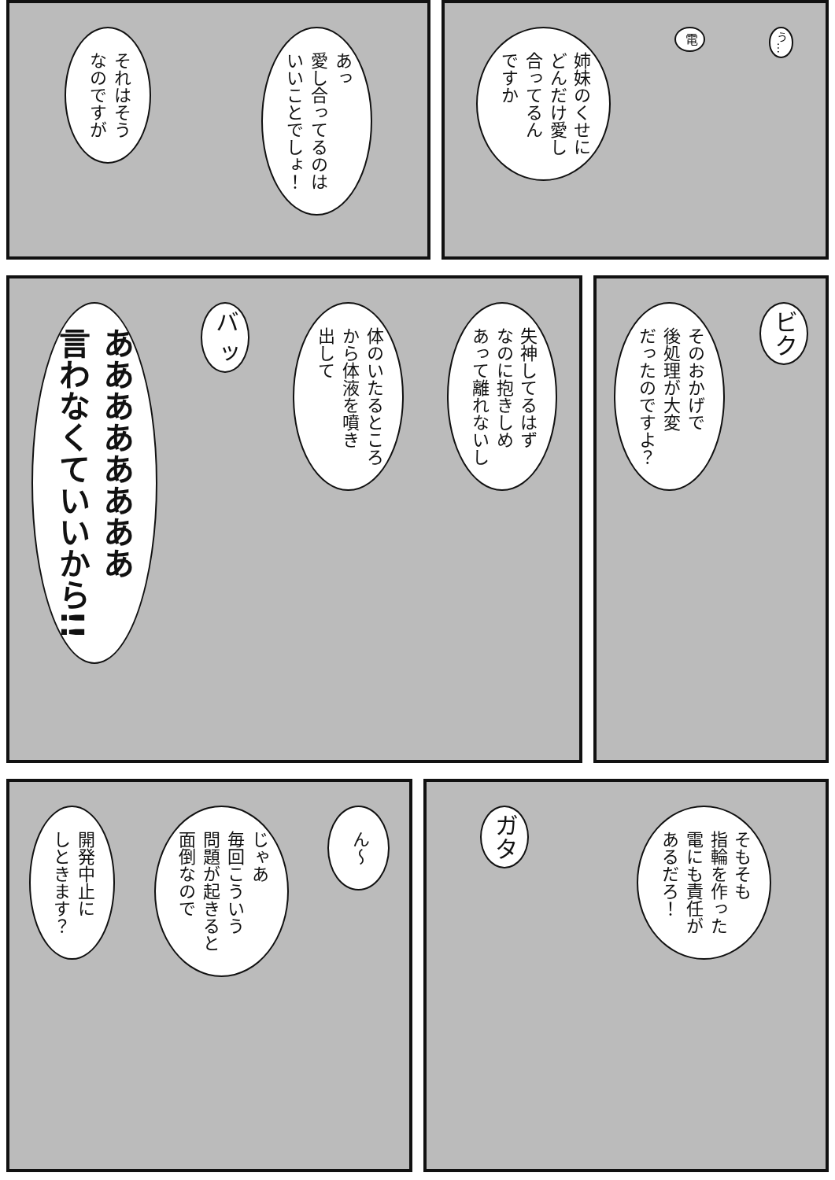それはそう
なのですが
あっ
愛し合ってるのは
いいことでしょ！
姉妹のくせに
どんだけ愛し
合ってるん
ですか
電
う…
ああああああああ
言わなくていいから!!
バ ッ
体のいたるところ
から体液を噴き
出して
失神してるはず
なのに抱きしめ
あって離れないし
そのおかげで
後処理が大変
だったのですよ？
ビク
開発中止に
しときます？
じゃあ
毎回こういう
問題が起きると
面倒なので
ん〜
ガタ
そもそも
指輪を作った
電にも責任が
あるだろ！